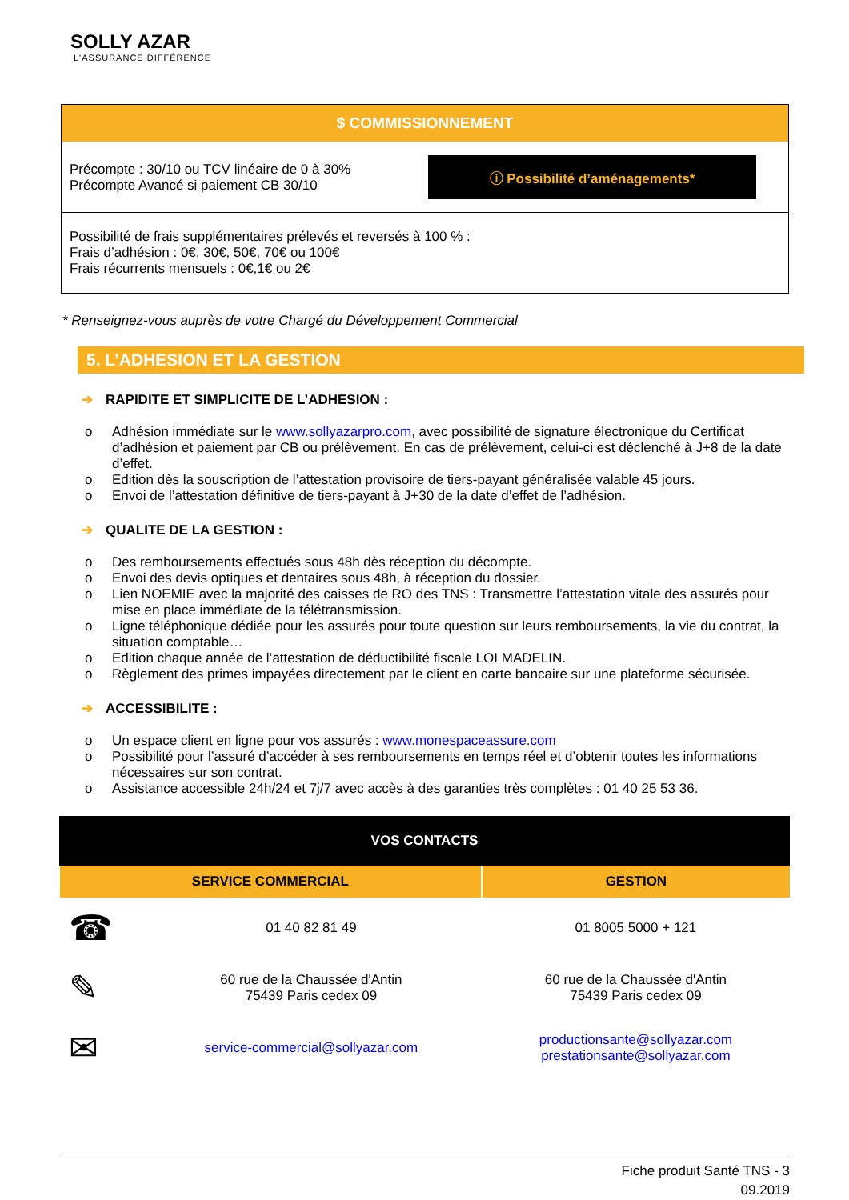SOLLY AZAR
L'ASSURANCE DIFFÉRENCE
$ COMMISSIONNEMENT
Précompte : 30/10 ou TCV linéaire de 0 à 30%
Précompte Avancé si paiement CB 30/10
ⓘ Possibilité d’aménagements*
Possibilité de frais supplémentaires prélevés et reversés à 100 % :
Frais d’adhésion : 0€, 30€, 50€, 70€ ou 100€
Frais récurrents mensuels : 0€,1€ ou 2€
* Renseignez-vous auprès de votre Chargé du Développement Commercial
5. L’ADHESION ET LA GESTION
➔ RAPIDITE ET SIMPLICITE DE L’ADHESION :
o Adhésion immédiate sur le www.sollyazarpro.com, avec possibilité de signature électronique du Certificat d’adhésion et paiement par CB ou prélèvement. En cas de prélèvement, celui-ci est déclenché à J+8 de la date d’effet.
o Edition dès la souscription de l’attestation provisoire de tiers-payant généralisée valable 45 jours.
o Envoi de l’attestation définitive de tiers-payant à J+30 de la date d’effet de l’adhésion.
➔ QUALITE DE LA GESTION :
o Des remboursements effectués sous 48h dès réception du décompte.
o Envoi des devis optiques et dentaires sous 48h, à réception du dossier.
o Lien NOEMIE avec la majorité des caisses de RO des TNS : Transmettre l’attestation vitale des assurés pour mise en place immédiate de la télétransmission.
o Ligne téléphonique dédiée pour les assurés pour toute question sur leurs remboursements, la vie du contrat, la situation comptable…
o Edition chaque année de l’attestation de déductibilité fiscale LOI MADELIN.
o Règlement des primes impayées directement par le client en carte bancaire sur une plateforme sécurisée.
➔ ACCESSIBILITE :
o Un espace client en ligne pour vos assurés : www.monespaceassure.com
o Possibilité pour l’assuré d’accéder à ses remboursements en temps réel et d’obtenir toutes les informations nécessaires sur son contrat.
o Assistance accessible 24h/24 et 7j/7 avec accès à des garanties très complètes : 01 40 25 53 36.
| VOS CONTACTS | | |
| --- | --- | --- |
| SERVICE COMMERCIAL | | GESTION |
| ☎ | 01 40 82 81 49 | 01 8005 5000 + 121 |
| ✎ | 60 rue de la Chaussée d'Antin 75439 Paris cedex 09 | 60 rue de la Chaussée d'Antin 75439 Paris cedex 09 |
| ✉ | service-commercial@sollyazar.com | productionsante@sollyazar.com prestationsante@sollyazar.com |
Fiche produit Santé TNS - 3
09.2019